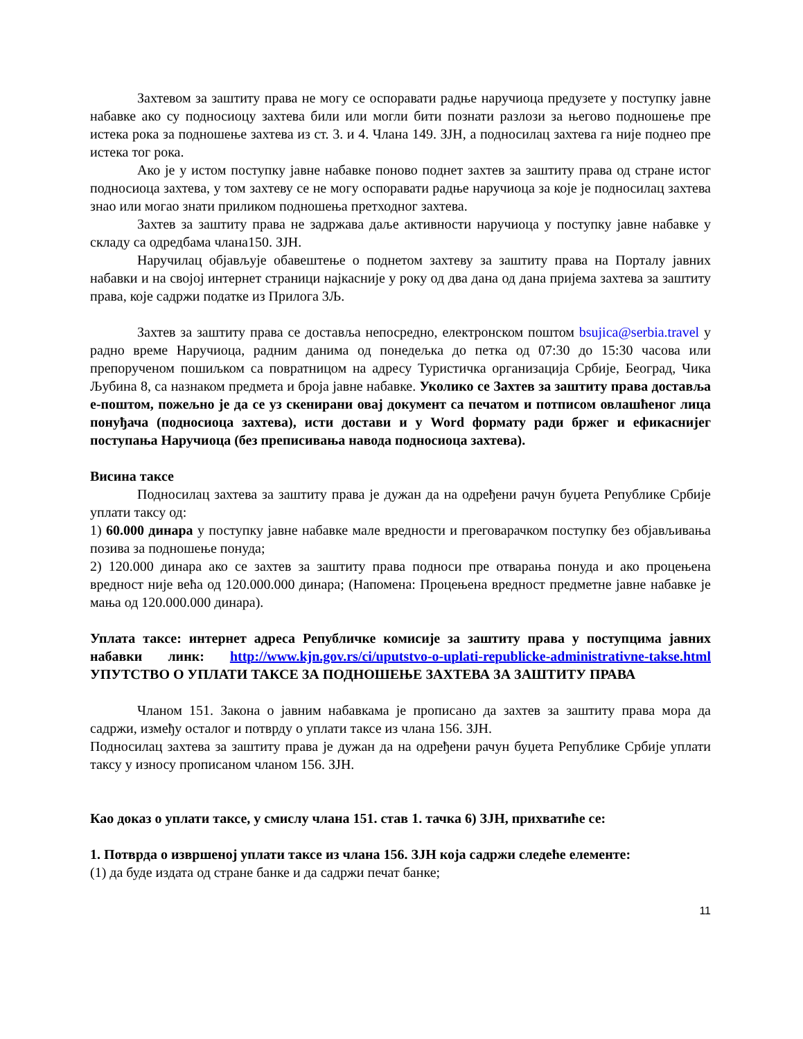Захтевом за заштиту права не могу се оспоравати радње наручиоца предузете у поступку јавне набавке ако су подносиоцу захтева били или могли бити познати разлози за његово подношење пре истека рока за подношење захтева из ст. 3. и 4. Члана 149. ЗЈН, а подносилац захтева га није поднео пре истека тог рока.
Ако је у истом поступку јавне набавке поново поднет захтев за заштиту права од стране истог подносиоца захтева, у том захтеву се не могу оспоравати радње наручиоца за које је подносилац захтева знао или могао знати приликом подношења претходног захтева.
Захтев за заштиту права не задржава даље активности наручиоца у поступку јавне набавке у складу са одредбама члана150. ЗЈН.
Наручилац објављује обавештење о поднетом захтеву за заштиту права на Порталу јавних набавки и на својој интернет страници најкасније у року од два дана од дана пријема захтева за заштиту права, које садржи податке из Прилога 3Љ.
Захтев за заштиту права се доставља непосредно, електронском поштом bsujica@serbia.travel у радно време Наручиоца, радним данима од понедељка до петка од 07:30 до 15:30 часова или препорученом пошиљком са повратницом на адресу Туристичка организација Србије, Београд, Чика Љубина 8, са назнаком предмета и броја јавне набавке. Уколико се Захтев за заштиту права доставља е-поштом, пожељно је да се уз скенирани овај документ са печатом и потписом овлашћеног лица понуђача (подносиоца захтева), исти достави и у Word формату ради бржег и ефикаснијег поступања Наручиоца (без преписивања навода подносиоца захтева).
Висина таксе
Подносилац захтева за заштиту права је дужан да на одређени рачун буџета Републике Србије уплати таксу од:
1) 60.000 динара у поступку јавне набавке мале вредности и преговарачком поступку без објављивања позива за подношење понуда;
2) 120.000 динара ако се захтев за заштиту права подноси пре отварања понуда и ако процењена вредност није већа од 120.000.000 динара; (Напомена: Процењена вредност предметне јавне набавке је мања од 120.000.000 динара).
Уплата таксе: интернет адреса Републичке комисије за заштиту права у поступцима јавних набавки линк: http://www.kjn.gov.rs/ci/uputstvo-o-uplati-republicke-administrativne-takse.html УПУТСТВО О УПЛАТИ ТАКСЕ ЗА ПОДНОШЕЊЕ ЗАХТЕВА ЗА ЗАШТИТУ ПРАВА
Чланом 151. Закона о јавним набавкама је прописано да захтев за заштиту права мора да садржи, између осталог и потврду о уплати таксе из члана 156. ЗЈН.
Подносилац захтева за заштиту права је дужан да на одређени рачун буџета Републике Србије уплати таксу у износу прописаном чланом 156. ЗЈН.
Као доказ о уплати таксе, у смислу члана 151. став 1. тачка 6) ЗЈН, прихватиће се:
1. Потврда о извршеној уплати таксе из члана 156. ЗЈН која садржи следеће елементе:
(1) да буде издата од стране банке и да садржи печат банке;
11